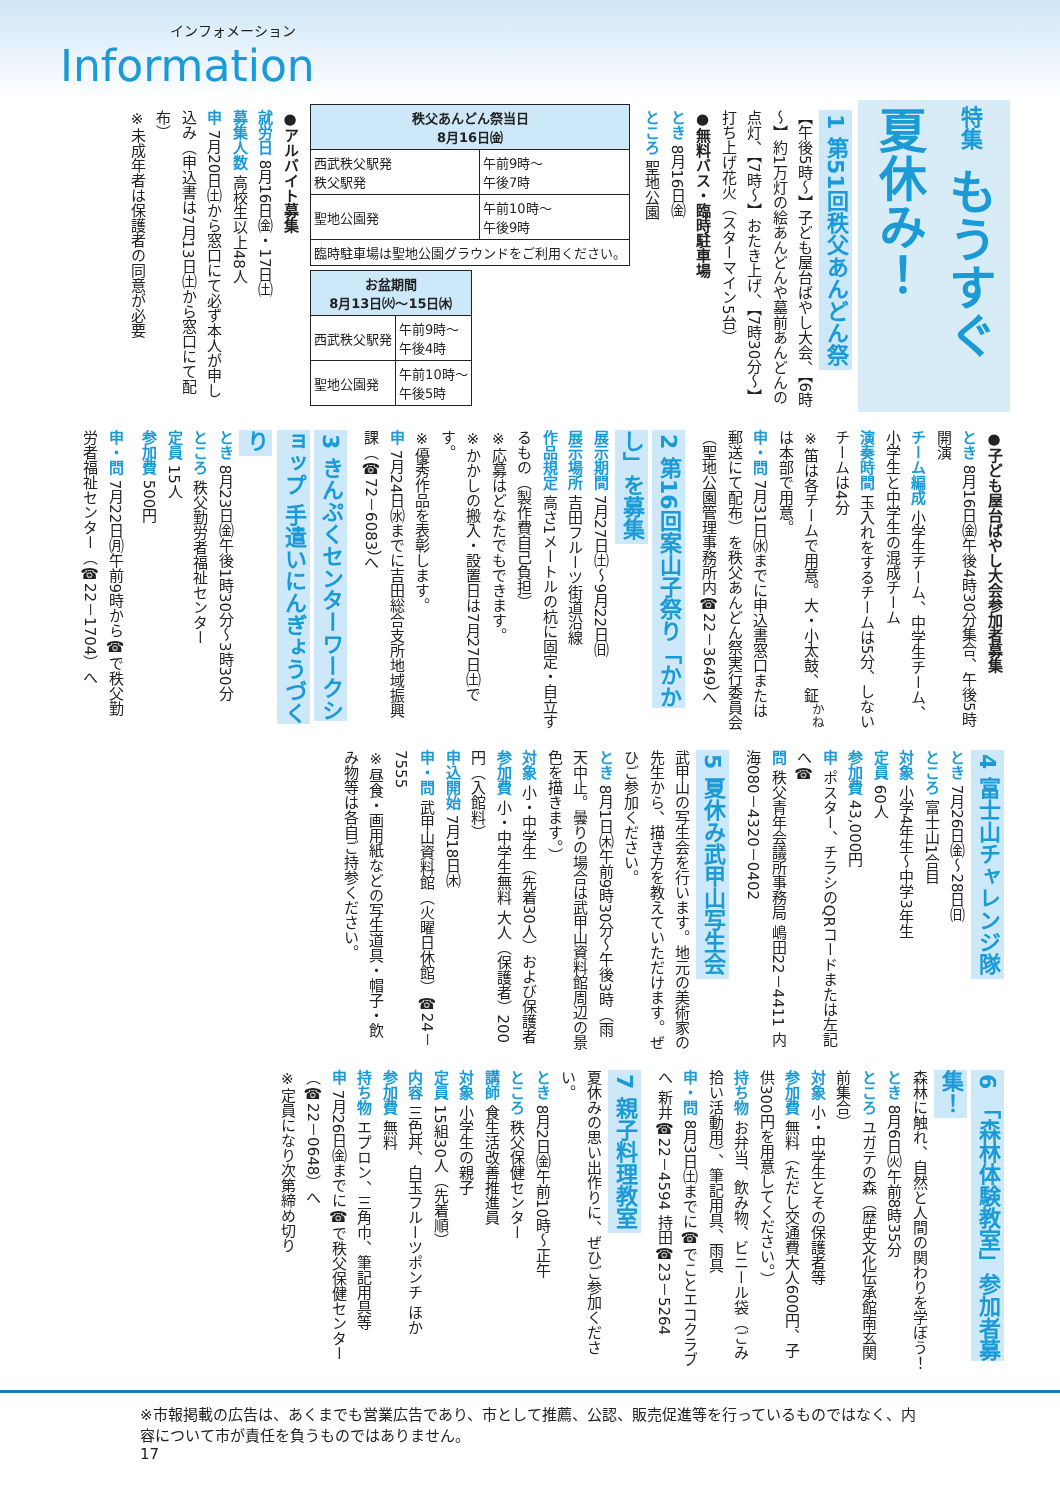インフォメーション
Information
特集 もうすぐ夏休み！
1 第51回秩父あんどん祭
【午後5時～】子ども屋台ばやし大会、【6時～】約1万灯の絵あんどんや墓前あんどんの点灯、【7時～】おたき上げ、【7時30分～】打ち上げ花火（スターマイン5台）
●無料バス・臨時駐車場
とき 8月16日㈮
ところ 聖地公園
| 秩父あんどん祭当日 8月16日㈮ | |
| --- | --- |
| 西武秩父駅発 秩父駅発 | 午前9時～ 午後7時 |
| 聖地公園発 | 午前10時～ 午後9時 |
| 臨時駐車場は聖地公園グラウンドをご利用ください。 | |
| お盆期間 8月13日㈫～15日㈭ | |
| --- | --- |
| 西武秩父駅発 | 午前9時～ 午後4時 |
| 聖地公園発 | 午前10時～ 午後5時 |
●アルバイト募集
就労日 8月16日㈮・17日㈯
募集人数 高校生以上48人
申 7月20日㈯から窓口にて必ず本人が申し込み（申込書は7月13日㈯から窓口にて配布）
※未成年者は保護者の同意が必要
●子ども屋台ばやし大会参加者募集
とき 8月16日㈮午後4時30分集合、午後5時開演
チーム編成 小学生チーム、中学生チーム、小学生と中学生の混成チーム
演奏時間 玉入れをするチームは5分、しないチームは4分
※笛は各チームで用意。大・小太鼓、鉦<sup>かね</sup>は本部で用意。
申・問 7月31日㈬までに申込書窓口または郵送にて配布）を秩父あんどん祭実行委員会（聖地公園管理事務所内☎22－3649）へ
2 第16回案山子祭り「かかし」を募集
展示期間 7月27日㈯～9月22日㈰
展示場所 吉田フルーツ街道沿線
作品規定 高さ1メートルの杭に固定・自立するもの（製作費自己負担）
※応募はどなたでもできます。
※かかしの搬入・設置日は7月27日㈯です。
※優秀作品を表彰します。
申 7月24日㈬までに吉田総合支所地域振興課（☎72－6083）へ
3 きんぷくセンターワークショップ 手遣いにんぎょうづくり
とき 8月23日㈮午後1時30分～3時30分
ところ 秩父勤労者福祉センター
定員 15人
参加費 500円
申・問 7月22日㈪午前9時から☎で秩父勤労者福祉センター（☎22－1704）へ
4 富士山チャレンジ隊
とき 7月26日㈮～28日㈰
ところ 富士山1合目
対象 小学4年生～中学3年生
定員 60人
参加費 43,000円
申 ポスター、チラシのQRコードまたは左記へ☎
問 秩父青年会議所事務局 嶋田22－4411 内海080－4320－0402
5 夏休み武甲山写生会
武甲山の写生会を行います。地元の美術家の先生から、描き方を教えていただけます。ぜひご参加ください。
とき 8月1日㈭午前9時30分～午後3時（雨天中止。曇りの場合は武甲山資料館周辺の景色を描きます。）
対象 小・中学生（先着30人）および保護者
参加費 小・中学生無料 大人（保護者）200円（入館料）
申込開始 7月18日㈭
申・問 武甲山資料館（火曜日休館）☎24－7555
※昼食・画用紙などの写生道具・帽子・飲み物等は各自ご持参ください。
6 「森林体験教室」参加者募集！
森林に触れ、自然と人間の関わりを学ぼう！
とき 8月6日㈫午前8時35分
ところ ユガテの森（歴史文化伝承館南玄関前集合）
対象 小・中学生とその保護者等
参加費 無料（ただし交通費大人600円、子供300円を用意してください。）
持ち物 お弁当、飲み物、ビニール袋（ごみ拾い活動用）、筆記用具、雨具
申・問 8月3日㈯までに☎でことエコクラブへ 新井☎22－4594 持田☎23－5264
7 親子料理教室
夏休みの思い出作りに、ぜひご参加ください。
とき 8月2日㈮午前10時～正午
ところ 秩父保健センター
講師 食生活改善推進員
対象 小学生の親子
定員 15組30人（先着順）
内容 三色丼、白玉フルーツポンチ ほか
参加費 無料
持ち物 エプロン、三角巾、筆記用具等
申 7月26日㈮までに☎で秩父保健センター（☎22－0648）へ
※定員になり次第締め切り
※市報掲載の広告は、あくまでも営業広告であり、市として推薦、公認、販売促進等を行っているものではなく、内容について市が責任を負うものではありません。
17